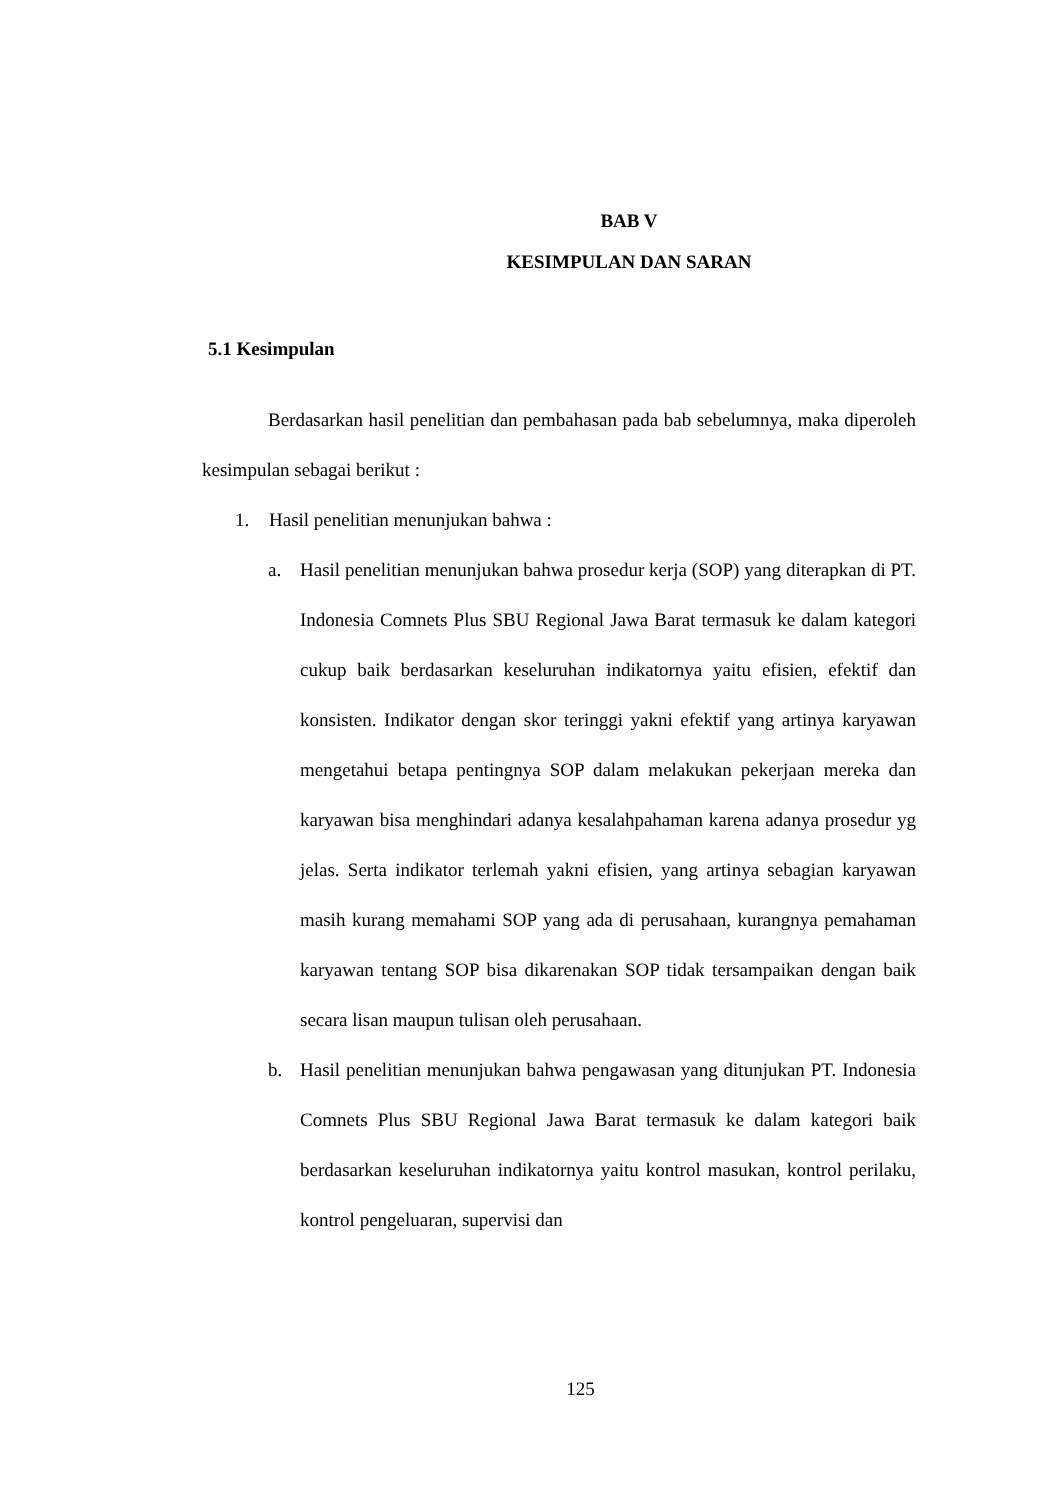BAB V
KESIMPULAN DAN SARAN
5.1 Kesimpulan
Berdasarkan hasil penelitian dan pembahasan pada bab sebelumnya, maka diperoleh kesimpulan sebagai berikut :
1. Hasil penelitian menunjukan bahwa :
a. Hasil penelitian menunjukan bahwa prosedur kerja (SOP) yang diterapkan di PT. Indonesia Comnets Plus SBU Regional Jawa Barat termasuk ke dalam kategori cukup baik berdasarkan keseluruhan indikatornya yaitu efisien, efektif dan konsisten. Indikator dengan skor teringgi yakni efektif yang artinya karyawan mengetahui betapa pentingnya SOP dalam melakukan pekerjaan mereka dan karyawan bisa menghindari adanya kesalahpahaman karena adanya prosedur yg jelas. Serta indikator terlemah yakni efisien, yang artinya sebagian karyawan masih kurang memahami SOP yang ada di perusahaan, kurangnya pemahaman karyawan tentang SOP bisa dikarenakan SOP tidak tersampaikan dengan baik secara lisan maupun tulisan oleh perusahaan.
b. Hasil penelitian menunjukan bahwa pengawasan yang ditunjukan PT. Indonesia Comnets Plus SBU Regional Jawa Barat termasuk ke dalam kategori baik berdasarkan keseluruhan indikatornya yaitu kontrol masukan, kontrol perilaku, kontrol pengeluaran, supervisi dan
125